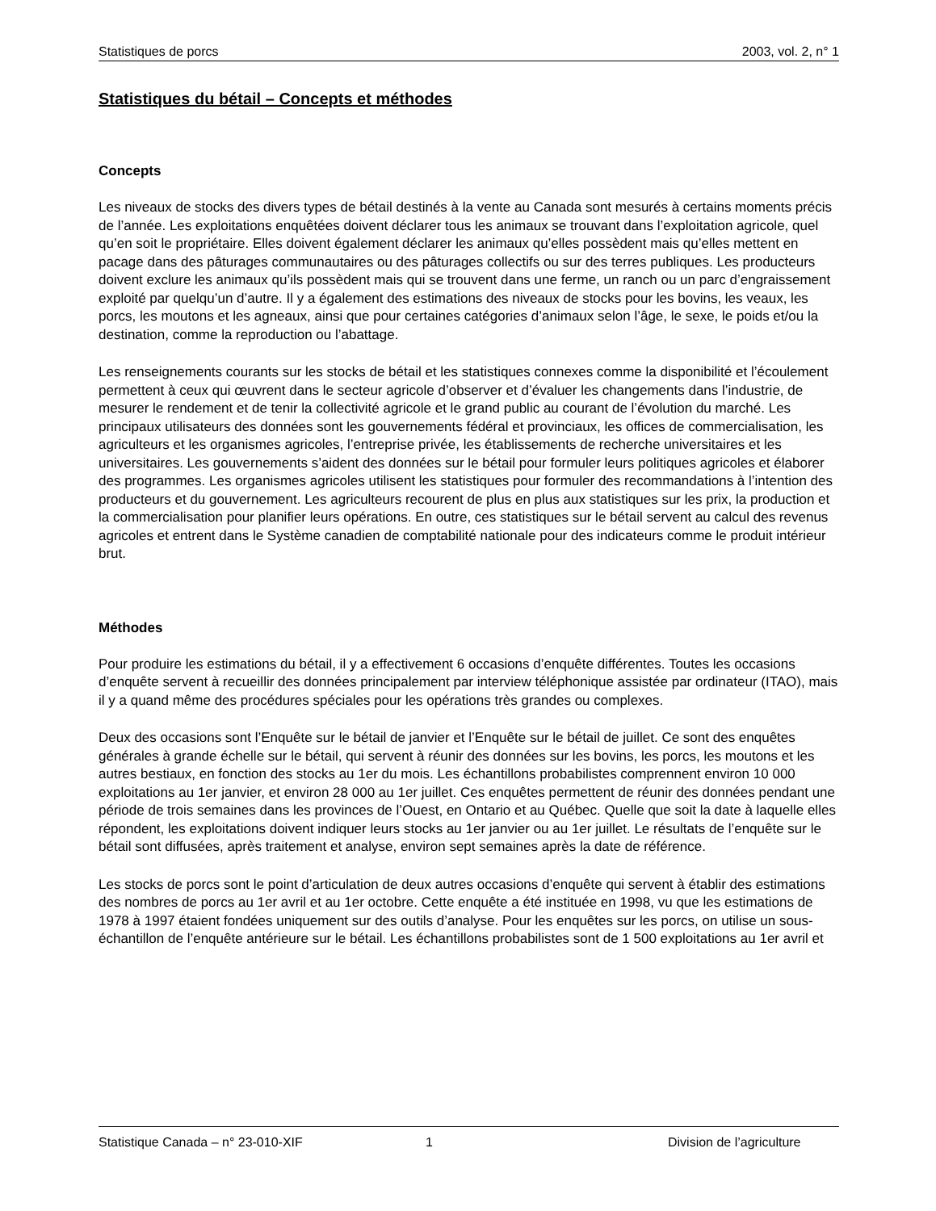Statistiques de porcs 2003, vol. 2, n° 1
Statistiques du bétail – Concepts et méthodes
Concepts
Les niveaux de stocks des divers types de bétail destinés à la vente au Canada sont mesurés à certains moments précis de l’année. Les exploitations enquêtées doivent déclarer tous les animaux se trouvant dans l’exploitation agricole, quel qu’en soit le propriétaire. Elles doivent également déclarer les animaux qu’elles possèdent mais qu’elles mettent en pacage dans des pâturages communautaires ou des pâturages collectifs ou sur des terres publiques. Les producteurs doivent exclure les animaux qu’ils possèdent mais qui se trouvent dans une ferme, un ranch ou un parc d’engraissement exploité par quelqu’un d’autre. Il y a également des estimations des niveaux de stocks pour les bovins, les veaux, les porcs, les moutons et les agneaux, ainsi que pour certaines catégories d’animaux selon l’âge, le sexe, le poids et/ou la destination, comme la reproduction ou l’abattage.
Les renseignements courants sur les stocks de bétail et les statistiques connexes comme la disponibilité et l’écoulement permettent à ceux qui œuvrent dans le secteur agricole d’observer et d’évaluer les changements dans l’industrie, de mesurer le rendement et de tenir la collectivité agricole et le grand public au courant de l’évolution du marché. Les principaux utilisateurs des données sont les gouvernements fédéral et provinciaux, les offices de commercialisation, les agriculteurs et les organismes agricoles, l’entreprise privée, les établissements de recherche universitaires et les universitaires. Les gouvernements s’aident des données sur le bétail pour formuler leurs politiques agricoles et élaborer des programmes. Les organismes agricoles utilisent les statistiques pour formuler des recommandations à l’intention des producteurs et du gouvernement. Les agriculteurs recourent de plus en plus aux statistiques sur les prix, la production et la commercialisation pour planifier leurs opérations. En outre, ces statistiques sur le bétail servent au calcul des revenus agricoles et entrent dans le Système canadien de comptabilité nationale pour des indicateurs comme le produit intérieur brut.
Méthodes
Pour produire les estimations du bétail, il y a effectivement 6 occasions d’enquête différentes. Toutes les occasions d’enquête servent à recueillir des données principalement par interview téléphonique assistée par ordinateur (ITAO), mais il y a quand même des procédures spéciales pour les opérations très grandes ou complexes.
Deux des occasions sont l’Enquête sur le bétail de janvier et l’Enquête sur le bétail de juillet. Ce sont des enquêtes générales à grande échelle sur le bétail, qui servent à réunir des données sur les bovins, les porcs, les moutons et les autres bestiaux, en fonction des stocks au 1er du mois. Les échantillons probabilistes comprennent environ 10 000 exploitations au 1er janvier, et environ 28 000 au 1er juillet. Ces enquêtes permettent de réunir des données pendant une période de trois semaines dans les provinces de l’Ouest, en Ontario et au Québec. Quelle que soit la date à laquelle elles répondent, les exploitations doivent indiquer leurs stocks au 1er janvier ou au 1er juillet. Le résultats de l’enquête sur le bétail sont diffusées, après traitement et analyse, environ sept semaines après la date de référence.
Les stocks de porcs sont le point d’articulation de deux autres occasions d’enquête qui servent à établir des estimations des nombres de porcs au 1er avril et au 1er octobre. Cette enquête a été instituée en 1998, vu que les estimations de 1978 à 1997 étaient fondées uniquement sur des outils d’analyse. Pour les enquêtes sur les porcs, on utilise un sous-échantillon de l’enquête antérieure sur le bétail. Les échantillons probabilistes sont de 1 500 exploitations au 1er avril et
Statistique Canada – n° 23-010-XIF 1 Division de l’agriculture